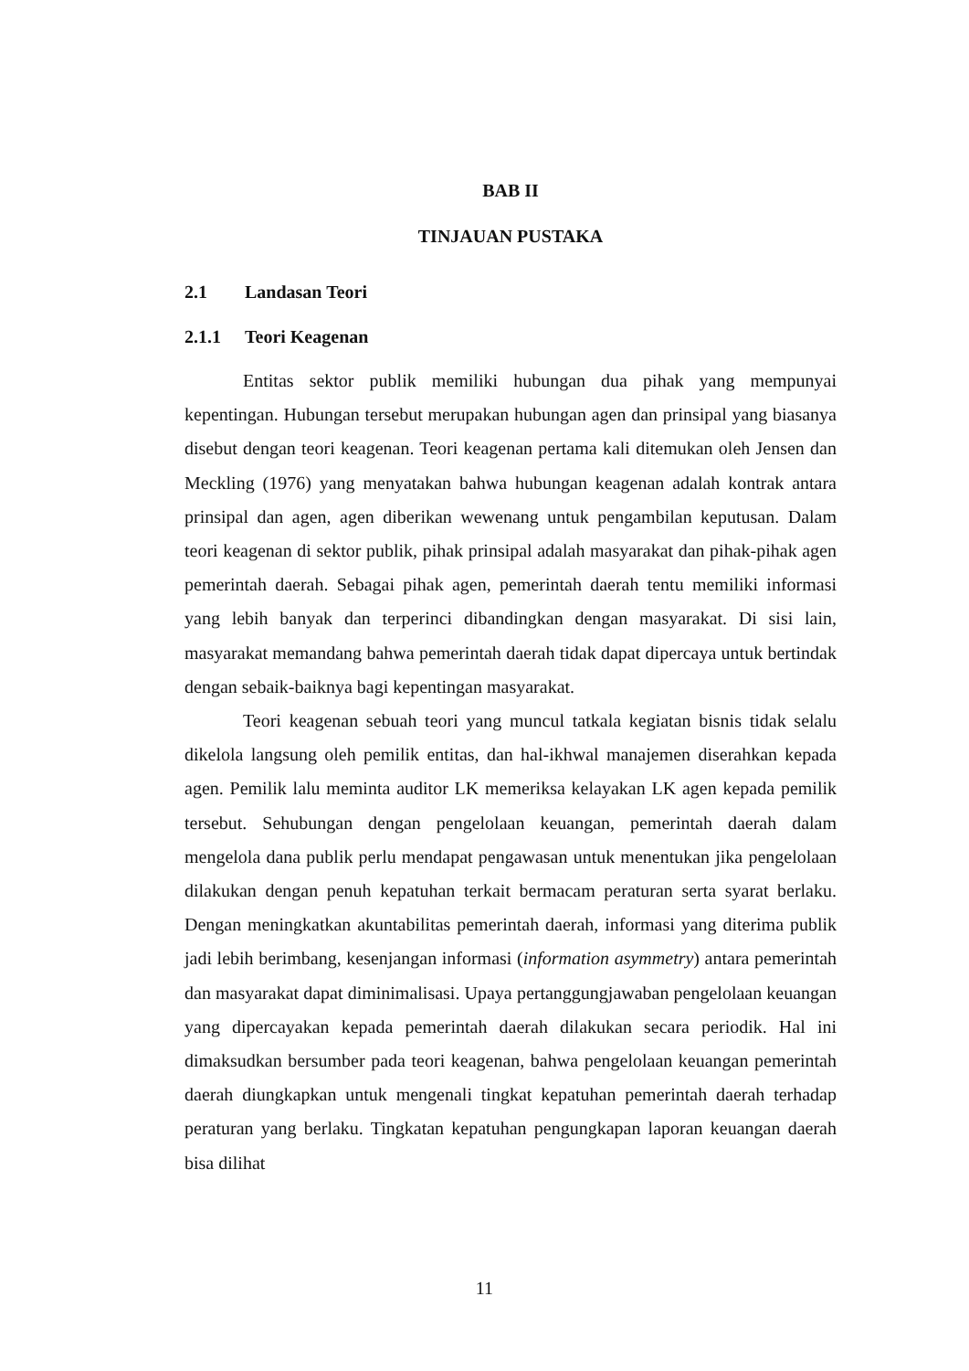BAB II
TINJAUAN PUSTAKA
2.1 Landasan Teori
2.1.1 Teori Keagenan
Entitas sektor publik memiliki hubungan dua pihak yang mempunyai kepentingan. Hubungan tersebut merupakan hubungan agen dan prinsipal yang biasanya disebut dengan teori keagenan. Teori keagenan pertama kali ditemukan oleh Jensen dan Meckling (1976) yang menyatakan bahwa hubungan keagenan adalah kontrak antara prinsipal dan agen, agen diberikan wewenang untuk pengambilan keputusan. Dalam teori keagenan di sektor publik, pihak prinsipal adalah masyarakat dan pihak-pihak agen pemerintah daerah. Sebagai pihak agen, pemerintah daerah tentu memiliki informasi yang lebih banyak dan terperinci dibandingkan dengan masyarakat. Di sisi lain, masyarakat memandang bahwa pemerintah daerah tidak dapat dipercaya untuk bertindak dengan sebaik-baiknya bagi kepentingan masyarakat.
Teori keagenan sebuah teori yang muncul tatkala kegiatan bisnis tidak selalu dikelola langsung oleh pemilik entitas, dan hal-ikhwal manajemen diserahkan kepada agen. Pemilik lalu meminta auditor LK memeriksa kelayakan LK agen kepada pemilik tersebut. Sehubungan dengan pengelolaan keuangan, pemerintah daerah dalam mengelola dana publik perlu mendapat pengawasan untuk menentukan jika pengelolaan dilakukan dengan penuh kepatuhan terkait bermacam peraturan serta syarat berlaku. Dengan meningkatkan akuntabilitas pemerintah daerah, informasi yang diterima publik jadi lebih berimbang, kesenjangan informasi (information asymmetry) antara pemerintah dan masyarakat dapat diminimalisasi. Upaya pertanggungjawaban pengelolaan keuangan yang dipercayakan kepada pemerintah daerah dilakukan secara periodik. Hal ini dimaksudkan bersumber pada teori keagenan, bahwa pengelolaan keuangan pemerintah daerah diungkapkan untuk mengenali tingkat kepatuhan pemerintah daerah terhadap peraturan yang berlaku. Tingkatan kepatuhan pengungkapan laporan keuangan daerah bisa dilihat
11